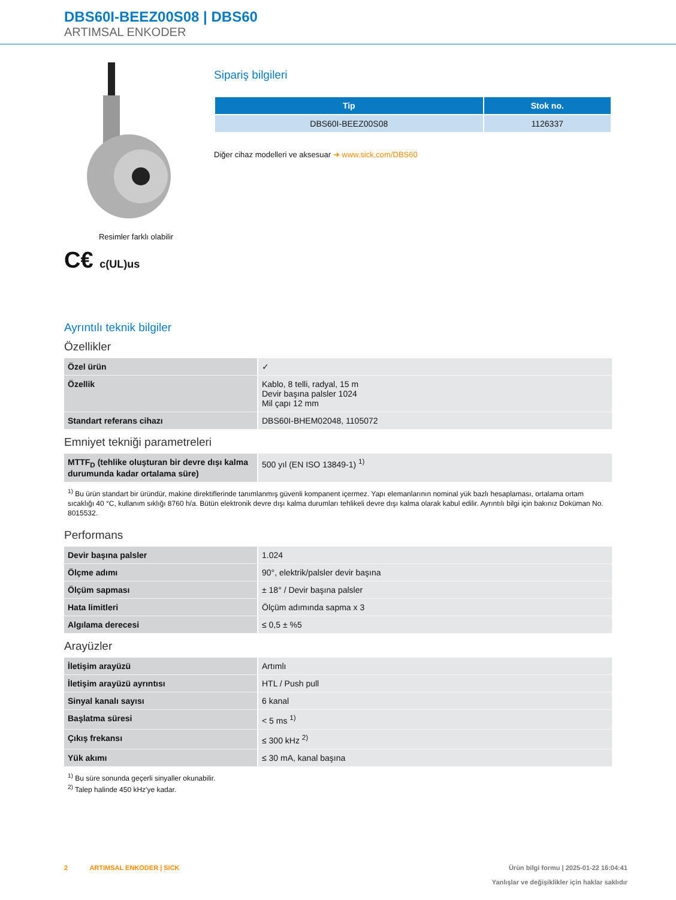DBS60I-BEEZ00S08 | DBS60
ARTIMSAL ENKODER
Resimler farklı olabilir
C€ c(UL)us
Sipariş bilgileri
| Tip | Stok no. |
| --- | --- |
| DBS60I-BEEZ00S08 | 1126337 |
Diğer cihaz modelleri ve aksesuar ➜ www.sick.com/DBS60
Ayrıntılı teknik bilgiler
Özellikler
| Özel ürün | ✓ |
| Özellik | Kablo, 8 telli, radyal, 15 m Devir başına palsler 1024 Mil çapı 12 mm |
| Standart referans cihazı | DBS60I-BHEM02048, 1105072 |
Emniyet tekniği parametreleri
| MTTF<sub>D</sub> (tehlike oluşturan bir devre dışı kalma durumunda kadar ortalama süre) | 500 yıl (EN ISO 13849-1) <sup>1)</sup> |
<sup>1)</sup> Bu ürün standart bir üründür, makine direktiflerinde tanımlanmış güvenli kompanent içermez. Yapı elemanlarının nominal yük bazlı hesaplaması, ortalama ortam sıcaklığı 40 °C, kullanım sıklığı 8760 h/a. Bütün elektronik devre dışı kalma durumları tehlikeli devre dışı kalma olarak kabul edilir. Ayrıntılı bilgi için bakınız Doküman No. 8015532.
Performans
| Devir başına palsler | 1.024 |
| Ölçme adımı | 90°, elektrik/palsler devir başına |
| Ölçüm sapması | ± 18° / Devir başına palsler |
| Hata limitleri | Ölçüm adımında sapma x 3 |
| Algılama derecesi | ≤ 0,5 ± %5 |
Arayüzler
| İletişim arayüzü | Artımlı |
| İletişim arayüzü ayrıntısı | HTL / Push pull |
| Sinyal kanalı sayısı | 6 kanal |
| Başlatma süresi | < 5 ms <sup>1)</sup> |
| Çıkış frekansı | ≤ 300 kHz <sup>2)</sup> |
| Yük akımı | ≤ 30 mA, kanal başına |
<sup>1)</sup> Bu süre sonunda geçerli sinyaller okunabilir.
<sup>2)</sup> Talep halinde 450 kHz'ye kadar.
2 ARTIMSAL ENKODER | SICK
Ürün bilgi formu | 2025-01-22 16:04:41
Yanlışlar ve değişiklikler için haklar saklıdır